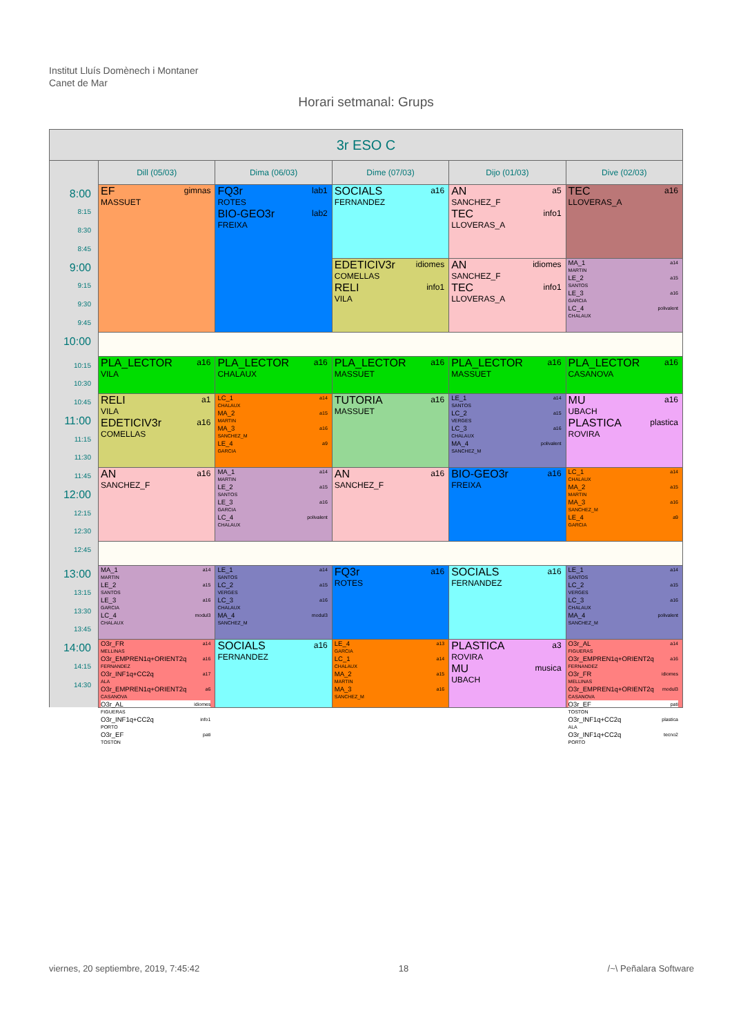Institut Lluís Domènech i Montaner
Canet de Mar
Horari setmanal: Grups
| 3r ESO C | | | | | |
| --- | --- | --- | --- | --- | --- |
| | Dill (05/03) | Dima (06/03) | Dime (07/03) | Dijo (01/03) | Dive (02/03) |
| 8:00 8:15 8:30 8:45 9:00 9:15 9:30 9:45 | EF gimnas MASSUET | FQ3r lab1 ROTES BIO-GEO3r lab2 FREIXA | SOCIALS a16 FERNANDEZ | AN a5 SANCHEZ_F TEC info1 LLOVERAS_A | TEC a16 LLOVERAS_A |
| | | | EDETICIV3r idiomes COMELLAS RELI info1 VILA | AN idiomes SANCHEZ_F TEC info1 LLOVERAS_A | MA_1 a14 MARTIN LE_2 a15 SANTOS LE_3 a16 GARCIA LC_4 polivalent CHALAUX |
| 10:00 | | | | | |
| 10:15 10:30 | PLA_LECTOR a16 VILA | PLA_LECTOR a16 CHALAUX | PLA_LECTOR a16 MASSUET | PLA_LECTOR a16 MASSUET | PLA_LECTOR a16 CASANOVA |
| 10:45 11:00 11:15 11:30 | RELI a1 VILA EDETICIV3r a16 COMELLAS | LC_1 a14 CHALAUX MA_2 a15 MARTIN MA_3 a16 SANCHEZ_M LE_4 a9 GARCIA | TUTORIA a16 MASSUET | LE_1 a14 SANTOS LC_2 a15 VERGES LC_3 a16 CHALAUX MA_4 polivalent SANCHEZ_M | MU a16 UBACH PLASTICA plastica ROVIRA |
| 11:45 12:00 12:15 12:30 | AN a16 SANCHEZ_F | MA_1 a14 MARTIN LE_2 a15 SANTOS LE_3 a16 GARCIA LC_4 polivalent CHALAUX | AN a16 SANCHEZ_F | BIO-GEO3r a16 FREIXA | LC_1 a14 CHALAUX MA_2 a15 MARTIN MA_3 a16 SANCHEZ_M LE_4 a9 GARCIA |
| 12:45 | | | | | |
| 13:00 13:15 13:30 13:45 | MA_1 a14 MARTIN LE_2 a15 SANTOS LE_3 a16 GARCIA LC_4 modul3 CHALAUX | LE_1 a14 SANTOS LC_2 a15 VERGES LC_3 a16 CHALAUX MA_4 modul3 SANCHEZ_M | FQ3r a16 ROTES | SOCIALS a16 FERNANDEZ | LE_1 a14 SANTOS LC_2 a15 VERGES LC_3 a16 CHALAUX MA_4 polivalent SANCHEZ_M |
| 14:00 14:15 14:30 | O3r_FR a14 MELLINAS O3r_EMPREN1q+ORIENT2q a16 FERNANDEZ O3r_INF1q+CC2q a17 ALA O3r_EMPREN1q+ORIENT2q a6 CASANOVA O3r_AL idiomes FIGUERAS O3r_INF1q+CC2q info1 PORTO O3r_EF pati TOSTON | SOCIALS a16 FERNANDEZ | LE_4 a13 GARCIA LC_1 a14 CHALAUX MA_2 a15 MARTIN MA_3 a16 SANCHEZ_M | PLASTICA a3 ROVIRA MU musica UBACH | O3r_AL a14 FIGUERAS O3r_EMPREN1q+ORIENT2q a16 FERNANDEZ O3r_FR idiomes MELLINAS O3r_EMPREN1q+ORIENT2q modul3 CASANOVA O3r_EF pati TOSTON O3r_INF1q+CC2q plastica ALA O3r_INF1q+CC2q tecno2 PORTO |
viernes, 20 septiembre, 2019, 7:45:42 18 /~\ Peñalara Software